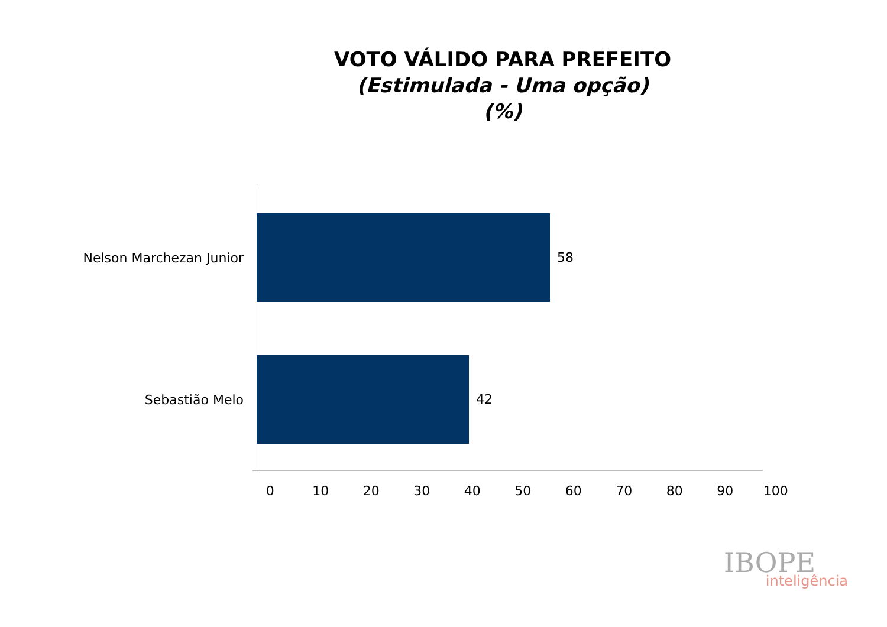VOTO VÁLIDO PARA PREFEITO
(Estimulada - Uma opção)
(%)
Nelson Marchezan Junior 58
Sebastião Melo 42
0 10 20 30 40 50 60 70 80 90 100
IBOPE
inteligência